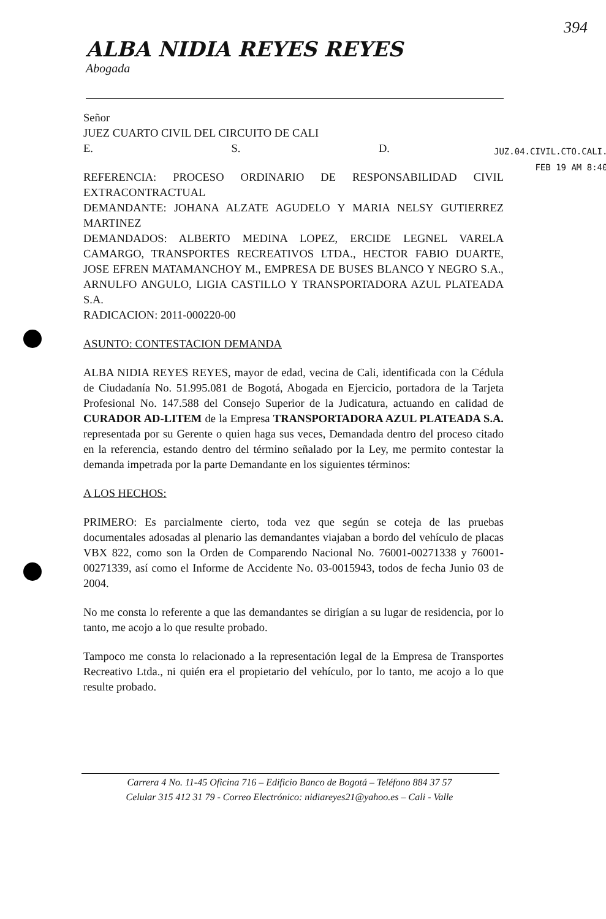394
ALBA NIDIA REYES REYES
Abogada
JUZ.04.CIVIL.CTO.CALI.
FEB 19 AM 8:40
Señor
JUEZ CUARTO CIVIL DEL CIRCUITO DE CALI
E. S. D.
REFERENCIA: PROCESO ORDINARIO DE RESPONSABILIDAD CIVIL EXTRACONTRACTUAL
DEMANDANTE: JOHANA ALZATE AGUDELO Y MARIA NELSY GUTIERREZ MARTINEZ
DEMANDADOS: ALBERTO MEDINA LOPEZ, ERCIDE LEGNEL VARELA CAMARGO, TRANSPORTES RECREATIVOS LTDA., HECTOR FABIO DUARTE, JOSE EFREN MATAMANCHOY M., EMPRESA DE BUSES BLANCO Y NEGRO S.A., ARNULFO ANGULO, LIGIA CASTILLO Y TRANSPORTADORA AZUL PLATEADA S.A.
RADICACION: 2011-000220-00
ASUNTO: CONTESTACION DEMANDA
ALBA NIDIA REYES REYES, mayor de edad, vecina de Cali, identificada con la Cédula de Ciudadanía No. 51.995.081 de Bogotá, Abogada en Ejercicio, portadora de la Tarjeta Profesional No. 147.588 del Consejo Superior de la Judicatura, actuando en calidad de CURADOR AD-LITEM de la Empresa TRANSPORTADORA AZUL PLATEADA S.A. representada por su Gerente o quien haga sus veces, Demandada dentro del proceso citado en la referencia, estando dentro del término señalado por la Ley, me permito contestar la demanda impetrada por la parte Demandante en los siguientes términos:
A LOS HECHOS:
PRIMERO: Es parcialmente cierto, toda vez que según se coteja de las pruebas documentales adosadas al plenario las demandantes viajaban a bordo del vehículo de placas VBX 822, como son la Orden de Comparendo Nacional No. 76001-00271338 y 76001-00271339, así como el Informe de Accidente No. 03-0015943, todos de fecha Junio 03 de 2004.
No me consta lo referente a que las demandantes se dirigían a su lugar de residencia, por lo tanto, me acojo a lo que resulte probado.
Tampoco me consta lo relacionado a la representación legal de la Empresa de Transportes Recreativo Ltda., ni quién era el propietario del vehículo, por lo tanto, me acojo a lo que resulte probado.
Carrera 4 No. 11-45 Oficina 716 – Edificio Banco de Bogotá – Teléfono 884 37 57
Celular 315 412 31 79 - Correo Electrónico: nidiareyes21@yahoo.es – Cali - Valle